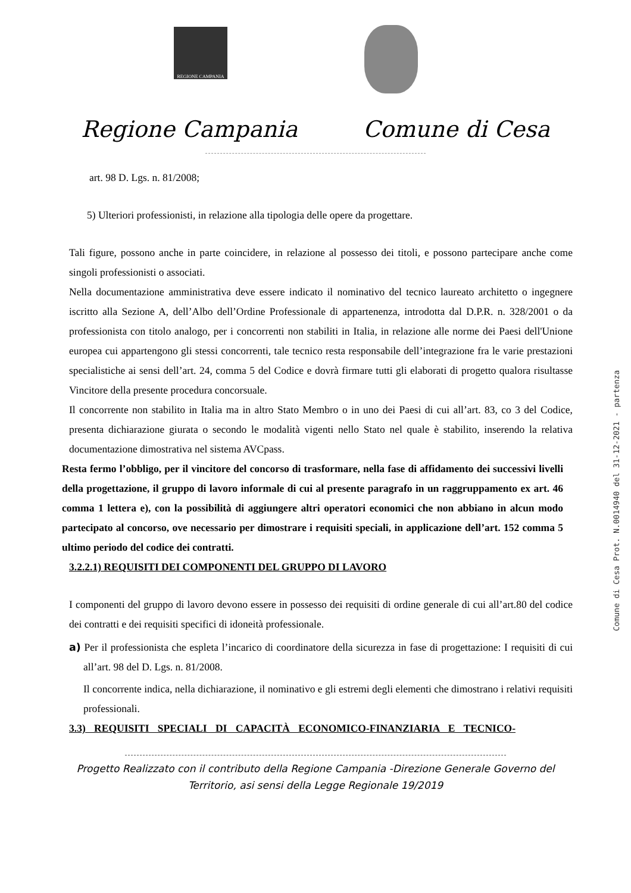REGIONE CAMPANIA
Regione Campania Comune di Cesa
art. 98 D. Lgs. n. 81/2008;
5) Ulteriori professionisti, in relazione alla tipologia delle opere da progettare.
Tali figure, possono anche in parte coincidere, in relazione al possesso dei titoli, e possono partecipare anche come singoli professionisti o associati.
Nella documentazione amministrativa deve essere indicato il nominativo del tecnico laureato architetto o ingegnere iscritto alla Sezione A, dell’Albo dell’Ordine Professionale di appartenenza, introdotta dal D.P.R. n. 328/2001 o da professionista con titolo analogo, per i concorrenti non stabiliti in Italia, in relazione alle norme dei Paesi dell'Unione europea cui appartengono gli stessi concorrenti, tale tecnico resta responsabile dell’integrazione fra le varie prestazioni specialistiche ai sensi dell’art. 24, comma 5 del Codice e dovrà firmare tutti gli elaborati di progetto qualora risultasse Vincitore della presente procedura concorsuale.
Il concorrente non stabilito in Italia ma in altro Stato Membro o in uno dei Paesi di cui all’art. 83, co 3 del Codice, presenta dichiarazione giurata o secondo le modalità vigenti nello Stato nel quale è stabilito, inserendo la relativa documentazione dimostrativa nel sistema AVCpass.
Resta fermo l’obbligo, per il vincitore del concorso di trasformare, nella fase di affidamento dei successivi livelli della progettazione, il gruppo di lavoro informale di cui al presente paragrafo in un raggruppamento ex art. 46 comma 1 lettera e), con la possibilità di aggiungere altri operatori economici che non abbiano in alcun modo partecipato al concorso, ove necessario per dimostrare i requisiti speciali, in applicazione dell’art. 152 comma 5 ultimo periodo del codice dei contratti.
3.2.2.1) REQUISITI DEI COMPONENTI DEL GRUPPO DI LAVORO
I componenti del gruppo di lavoro devono essere in possesso dei requisiti di ordine generale di cui all’art.80 del codice dei contratti e dei requisiti specifici di idoneità professionale.
a) Per il professionista che espleta l’incarico di coordinatore della sicurezza in fase di progettazione: I requisiti di cui all’art. 98 del D. Lgs. n. 81/2008.
Il concorrente indica, nella dichiarazione, il nominativo e gli estremi degli elementi che dimostrano i relativi requisiti professionali.
3.3) REQUISITI SPECIALI DI CAPACITÀ ECONOMICO-FINANZIARIA E TECNICO-
Progetto Realizzato con il contributo della Regione Campania -Direzione Generale Governo del
Territorio, asi sensi della Legge Regionale 19/2019
Comune di Cesa Prot. N.0014940 del 31-12-2021 - partenza